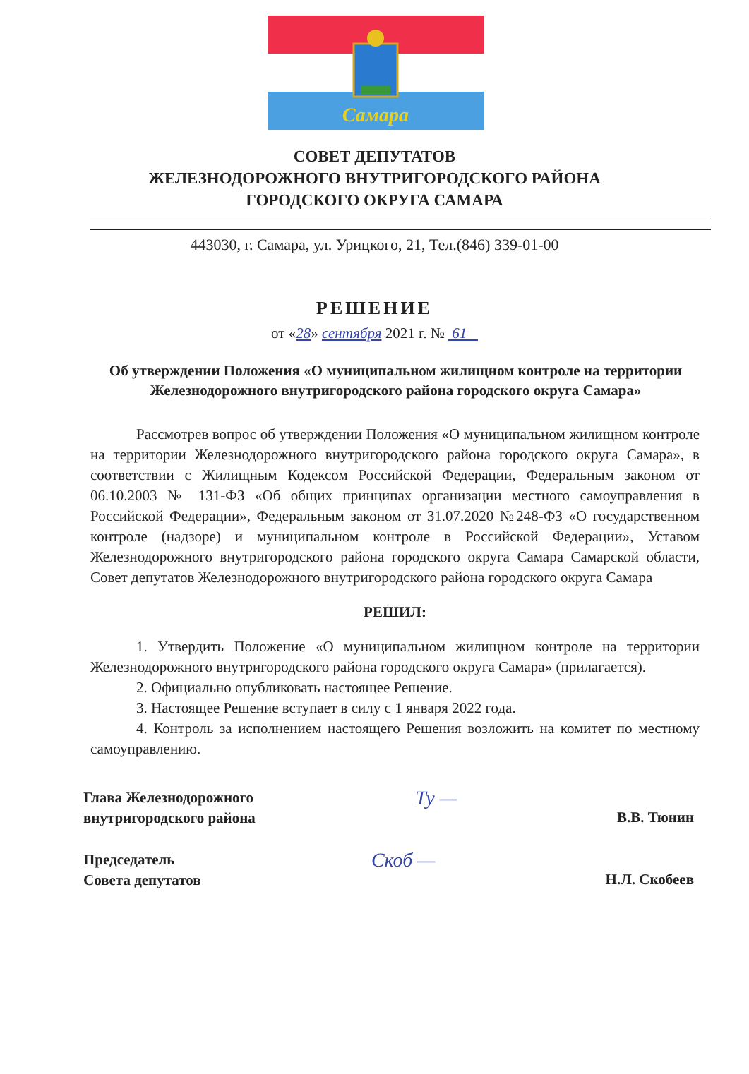Самара
СОВЕТ ДЕПУТАТОВ
ЖЕЛЕЗНОДОРОЖНОГО ВНУТРИГОРОДСКОГО РАЙОНА
ГОРОДСКОГО ОКРУГА САМАРА
443030, г. Самара, ул. Урицкого, 21, Тел.(846) 339-01-00
РЕШЕНИЕ
от «28» сентября 2021 г. № 61
Об утверждении Положения «О муниципальном жилищном контроле на территории Железнодорожного внутригородского района городского округа Самара»
Рассмотрев вопрос об утверждении Положения «О муниципальном жилищном контроле на территории Железнодорожного внутригородского района городского округа Самара», в соответствии с Жилищным Кодексом Российской Федерации, Федеральным законом от 06.10.2003 № 131-ФЗ «Об общих принципах организации местного самоуправления в Российской Федерации», Федеральным законом от 31.07.2020 №248-ФЗ «О государственном контроле (надзоре) и муниципальном контроле в Российской Федерации», Уставом Железнодорожного внутригородского района городского округа Самара Самарской области, Совет депутатов Железнодорожного внутригородского района городского округа Самара
РЕШИЛ:
1. Утвердить Положение «О муниципальном жилищном контроле на территории Железнодорожного внутригородского района городского округа Самара» (прилагается).
2. Официально опубликовать настоящее Решение.
3. Настоящее Решение вступает в силу с 1 января 2022 года.
4. Контроль за исполнением настоящего Решения возложить на комитет по местному самоуправлению.
Глава Железнодорожного
внутригородского района
Ту —
В.В. Тюнин
Председатель
Совета депутатов
Скоб —
Н.Л. Скобеев